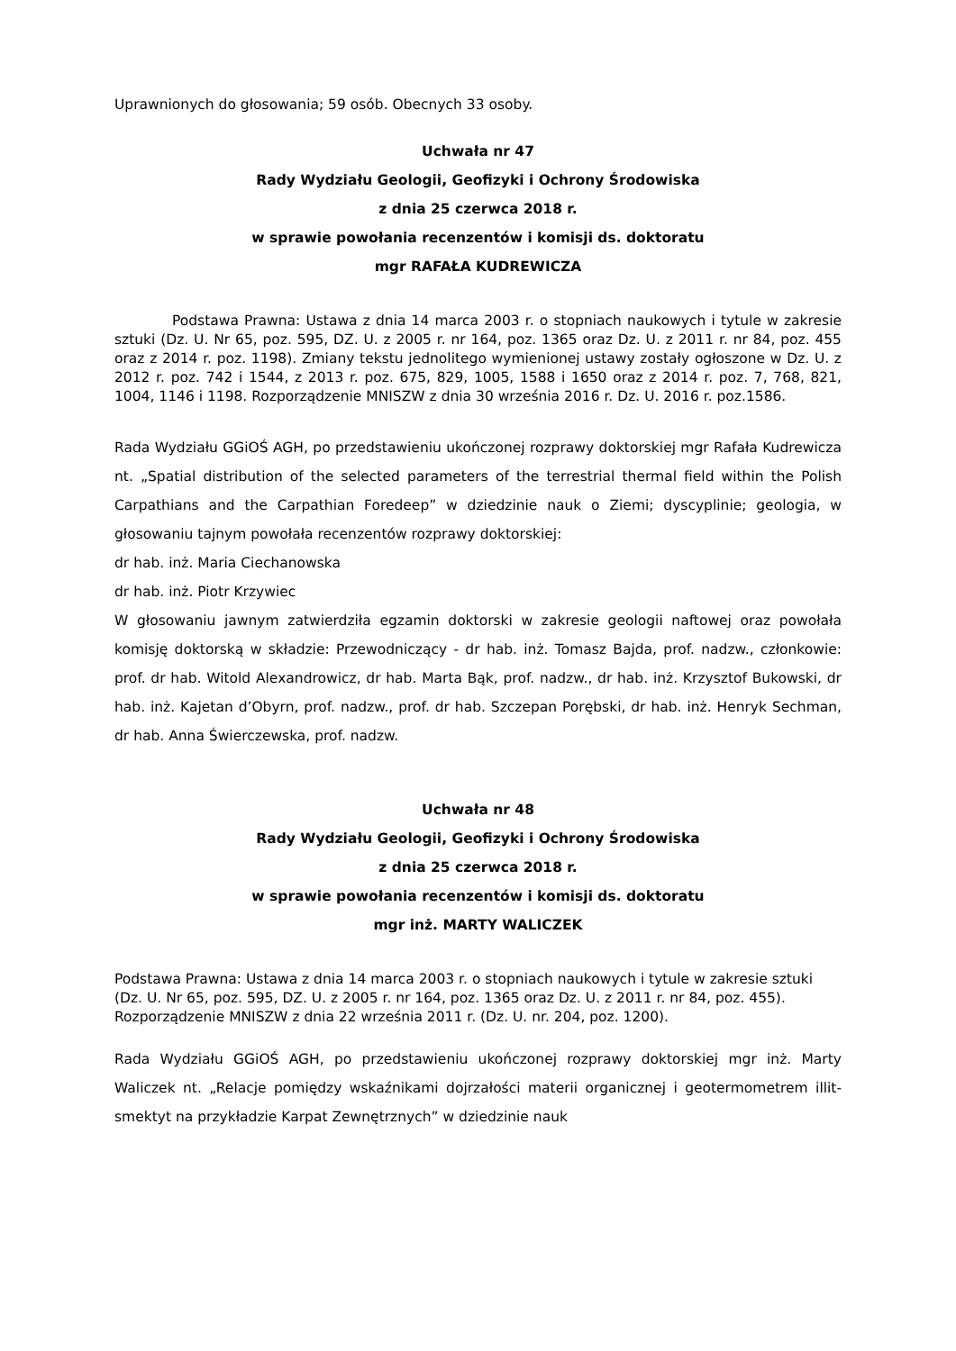Uprawnionych do głosowania; 59 osób. Obecnych 33 osoby.
Uchwała nr 47
Rady Wydziału Geologii, Geofizyki i Ochrony Środowiska
z dnia 25 czerwca 2018 r.
w sprawie powołania recenzentów i komisji ds. doktoratu
mgr RAFAŁA KUDREWICZA
Podstawa Prawna: Ustawa z dnia 14 marca 2003 r. o stopniach naukowych i tytule w zakresie sztuki (Dz. U. Nr 65, poz. 595, DZ. U. z 2005 r. nr 164, poz. 1365 oraz Dz. U. z 2011 r. nr 84, poz. 455 oraz z 2014 r. poz. 1198). Zmiany tekstu jednolitego wymienionej ustawy zostały ogłoszone w Dz. U. z 2012 r. poz. 742 i 1544, z 2013 r. poz. 675, 829, 1005, 1588 i 1650 oraz z 2014 r. poz. 7, 768, 821, 1004, 1146 i 1198. Rozporządzenie MNISZW z dnia 30 września 2016 r. Dz. U. 2016 r. poz.1586.
Rada Wydziału GGiOŚ AGH, po przedstawieniu ukończonej rozprawy doktorskiej mgr Rafała Kudrewicza nt. „Spatial distribution of the selected parameters of the terrestrial thermal field within the Polish Carpathians and the Carpathian Foredeep” w dziedzinie nauk o Ziemi; dyscyplinie; geologia, w głosowaniu tajnym powołała recenzentów rozprawy doktorskiej:
dr hab. inż. Maria Ciechanowska
dr hab. inż. Piotr Krzywiec
W głosowaniu jawnym zatwierdziła egzamin doktorski w zakresie geologii naftowej oraz powołała komisję doktorską w składzie: Przewodniczący - dr hab. inż. Tomasz Bajda, prof. nadzw., członkowie: prof. dr hab. Witold Alexandrowicz, dr hab. Marta Bąk, prof. nadzw., dr hab. inż. Krzysztof Bukowski, dr hab. inż. Kajetan d’Obyrn, prof. nadzw., prof. dr hab. Szczepan Porębski, dr hab. inż. Henryk Sechman, dr hab. Anna Świerczewska, prof. nadzw.
Uchwała nr 48
Rady Wydziału Geologii, Geofizyki i Ochrony Środowiska
z dnia 25 czerwca 2018 r.
w sprawie powołania recenzentów i komisji ds. doktoratu
mgr inż. MARTY WALICZEK
Podstawa Prawna: Ustawa z dnia 14 marca 2003 r. o stopniach naukowych i tytule w zakresie sztuki (Dz. U. Nr 65, poz. 595, DZ. U. z 2005 r. nr 164, poz. 1365 oraz Dz. U. z 2011 r. nr 84, poz. 455). Rozporządzenie MNISZW z dnia 22 września 2011 r. (Dz. U. nr. 204, poz. 1200).
Rada Wydziału GGiOŚ AGH, po przedstawieniu ukończonej rozprawy doktorskiej mgr inż. Marty Waliczek nt. „Relacje pomiędzy wskaźnikami dojrzałości materii organicznej i geotermometrem illit-smektyt na przykładzie Karpat Zewnętrznych” w dziedzinie nauk